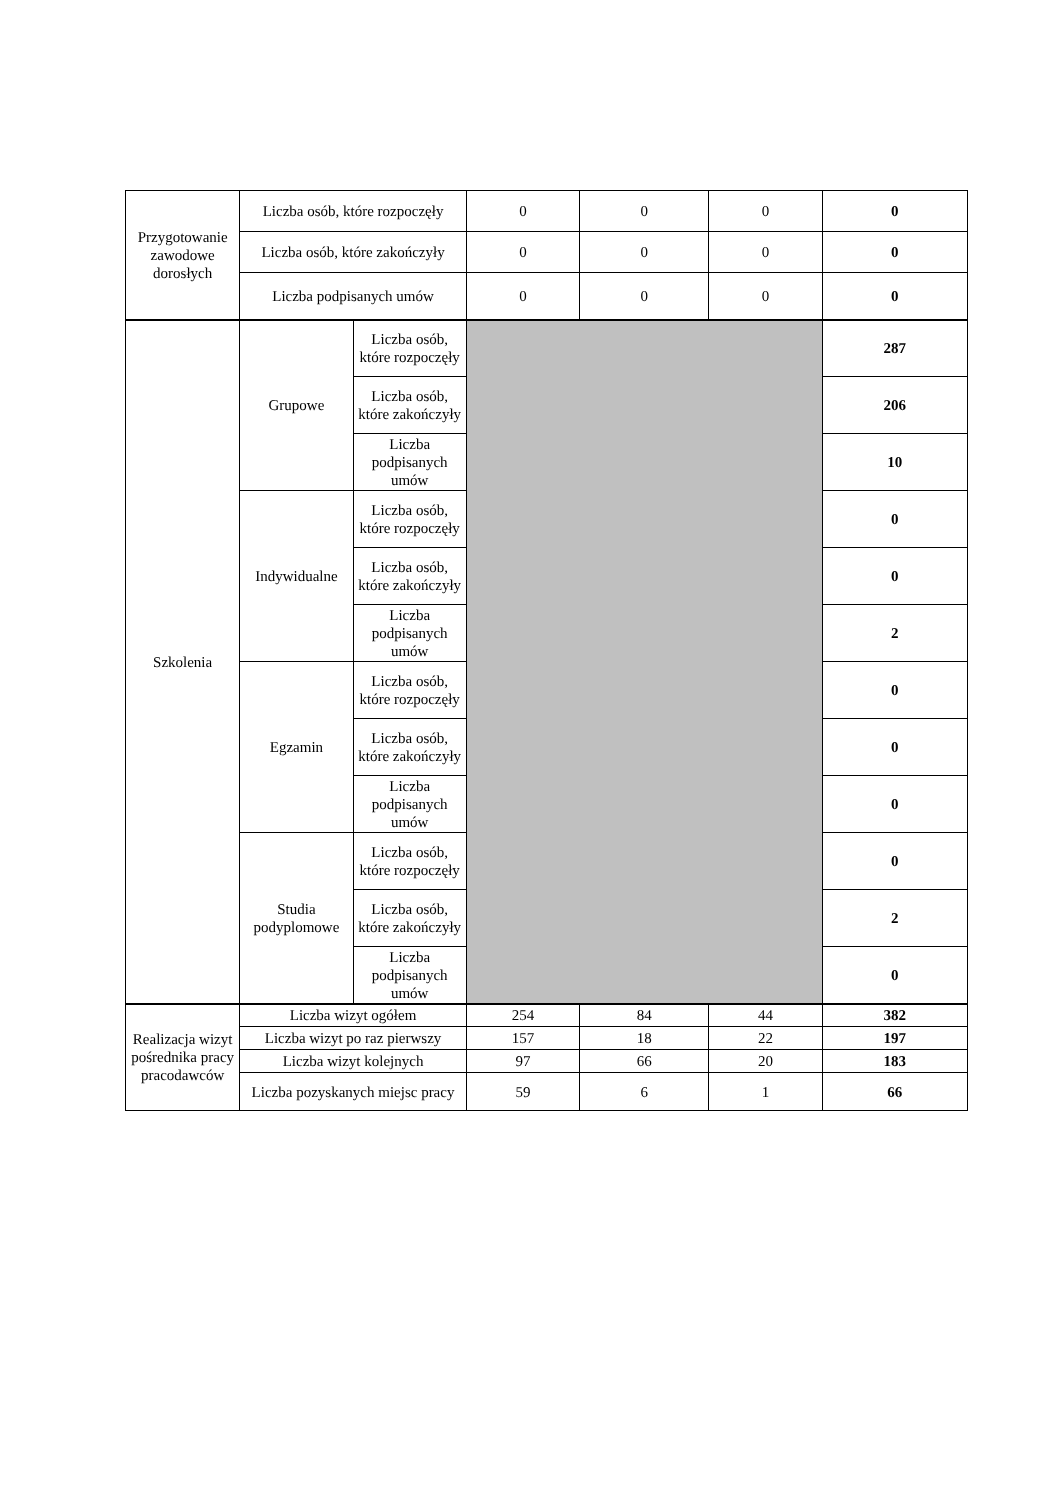| Przygotowanie zawodowe dorosłych | Liczba osób, które rozpoczęły | | 0 | 0 | 0 | 0 |
| | Liczba osób, które zakończyły | | 0 | 0 | 0 | 0 |
| | Liczba podpisanych umów | | 0 | 0 | 0 | 0 |
| Szkolenia | Grupowe | Liczba osób, które rozpoczęły | | | | 287 |
| | | Liczba osób, które zakończyły | | | | 206 |
| | | Liczba podpisanych umów | | | | 10 |
| | Indywidualne | Liczba osób, które rozpoczęły | | | | 0 |
| | | Liczba osób, które zakończyły | | | | 0 |
| | | Liczba podpisanych umów | | | | 2 |
| | Egzamin | Liczba osób, które rozpoczęły | | | | 0 |
| | | Liczba osób, które zakończyły | | | | 0 |
| | | Liczba podpisanych umów | | | | 0 |
| | Studia podyplomowe | Liczba osób, które rozpoczęły | | | | 0 |
| | | Liczba osób, które zakończyły | | | | 2 |
| | | Liczba podpisanych umów | | | | 0 |
| Realizacja wizyt pośrednika pracy pracodawców | Liczba wizyt ogółem | | 254 | 84 | 44 | 382 |
| | Liczba wizyt po raz pierwszy | | 157 | 18 | 22 | 197 |
| | Liczba wizyt kolejnych | | 97 | 66 | 20 | 183 |
| | Liczba pozyskanych miejsc pracy | | 59 | 6 | 1 | 66 |